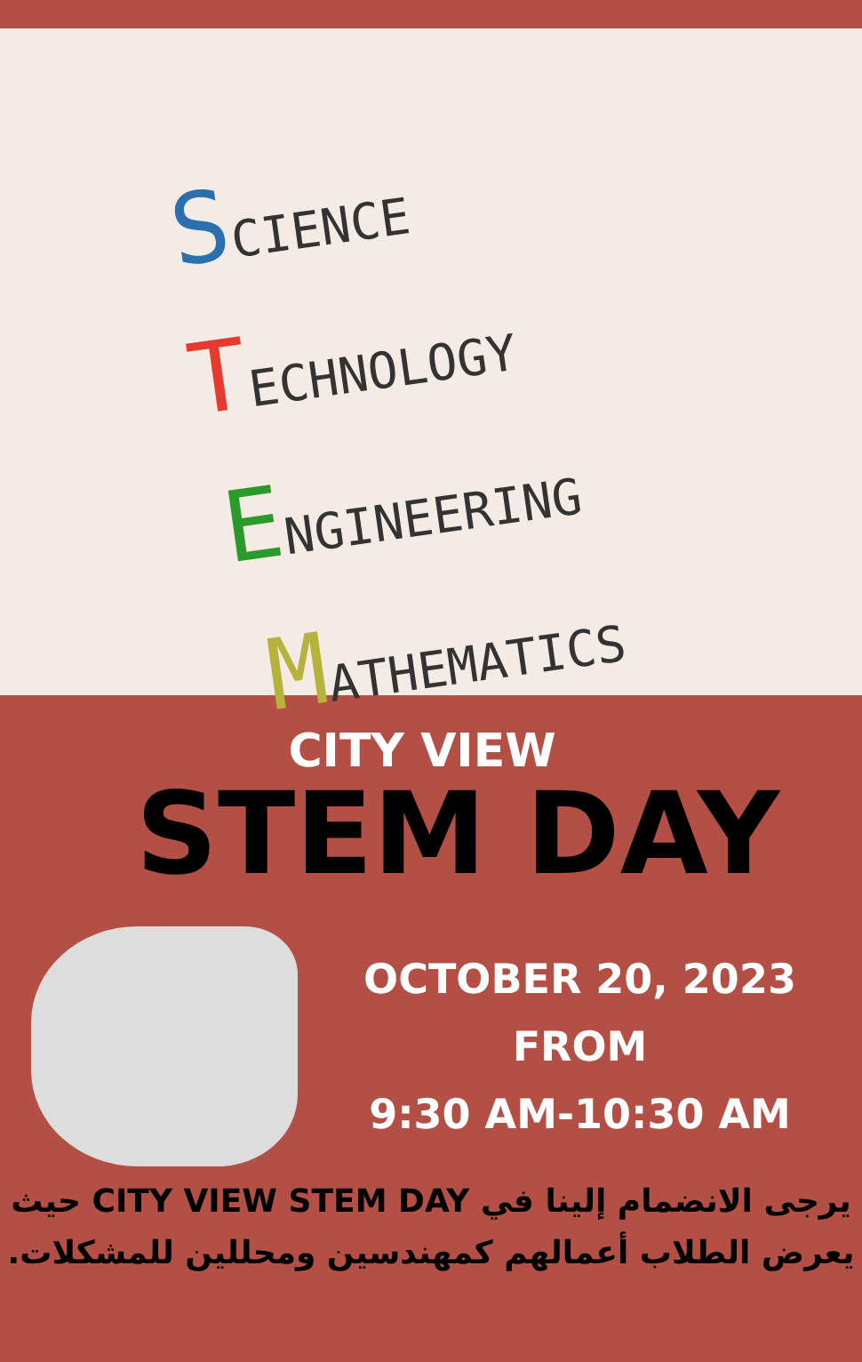SCIENCE
TECHNOLOGY
ENGINEERING
MATHEMATICS
CITY VIEW
STEM DAY
OCTOBER 20, 2023
FROM
9:30 AM-10:30 AM
يرجى الانضمام إلينا في CITY VIEW STEM DAY حيث
يعرض الطلاب أعمالهم كمهندسين ومحللين للمشكلات.